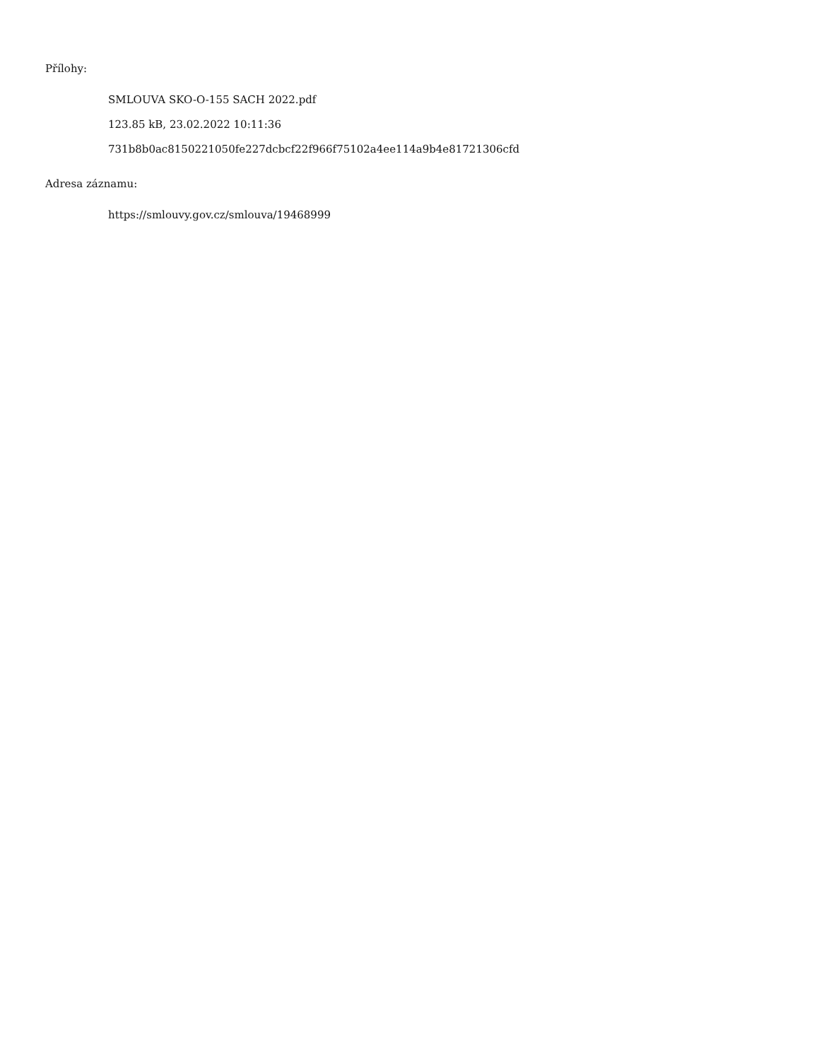Přílohy:
SMLOUVA SKO-O-155 SACH 2022.pdf
123.85 kB, 23.02.2022 10:11:36
731b8b0ac8150221050fe227dcbcf22f966f75102a4ee114a9b4e81721306cfd
Adresa záznamu:
https://smlouvy.gov.cz/smlouva/19468999